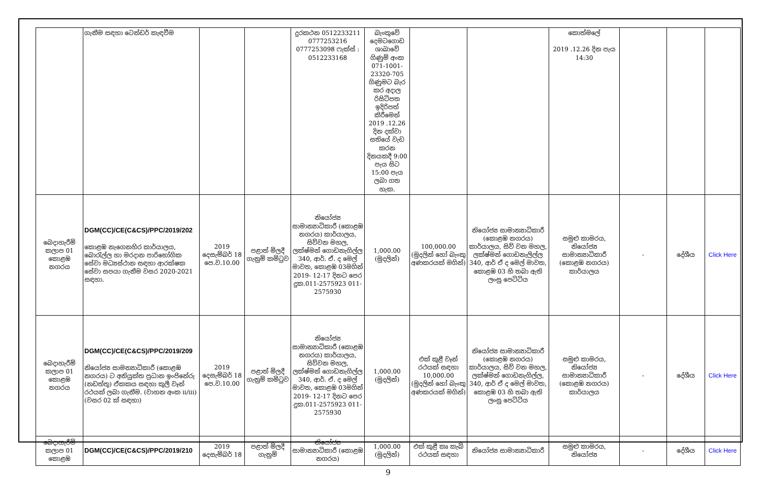| | ගැනීම සඳහා ටෙන්ඩර් කැඳවීම | | | දුරකථන 0512233211 0777253216 0777253098 ෆැක්ස් : 0512233168 | බැංකුවේ දෙමටගොඩ ශාඛාවේ ගිණුම් අංක 071-1001-23320-705 ගිණුමට බැර කර අදාල රිසිට්පත ඉදිරිපත් කිරීමෙන් 2019 .12.26 දින දක්වා සතියේ වැඩ කරන දිනයකදී 9:00 පැය සිට 15:00 පැය ලබා ගත හැක. | | | කොත්මලේ 2019 .12.26 දින පැය 14:30 | | | |
| බෙදාහැරීම් කලාප 01 කොළඹ නගරය | DGM(CC)/CE(C&CS)/PPC/2019/202 කොළඹ නැගෙනහිර කාර්යාලය, බොරැල්ල හා මරදාන පාරිභෝගික සේවා මධ්‍යස්ථාන සඳහා ආරක්ෂක සේවා සපයා ගැනීම වසර 2020-2021 සඳහා. | 2019 දෙසැම්බර් 18 පෙ.ව.10.00 | පළාත් මිලදී ගැනුම් කමිටුව | නියෝජ්‍ය සාමාන්‍යාධිකාරී (කොළඹ නගරය) කාර්යාලය, සිව්වන මහල, ලක්ෂ්මන් ගොඩනැගිල්ල 340, ආර්. ඒ. ද මෙල් මාවත, කොළඹ 03මගින් 2019- 12-17 දිනට පෙර දුක.011-2575923 011-2575930 | 1,000.00 (මුදලින්) | 100,000.00 (මුදලින් හෝ බැංකු අණකරයක් මගින්) | නියෝජ්‍ය සාමාන්‍යාධිකාරී (කොළඹ නගරය) කාර්යාලය, සිව් වන මහල, ලක්ෂ්මන් ගොඩනැලිල්ල 340, ආර් ඒ ද මෙල් මාවත, කොළඹ 03 හි තබා ඇති ලංසු පෙට්ටිය | සමුළු කාමරය, නියෝජ්‍ය සාමාන්‍යාධිකාරී (කොළඹ නගරය) කාර්යාලය | - | දේශීය | Click Here |
| බෙදාහැරීම් කලාප 01 කොළඹ නගරය | DGM(CC)/CE(C&CS)/PPC/2019/209 නියෝජ්‍ය සාමන්‍යාධිකාරී (කොළඹ නගරය) ට අනියුක්ත ප්‍රධාන ඉංජිනේරු (නඩත්තු) ඒකකය සඳහා කුලී වෑන් රථයක් ලබා ගැනීම. (වාහන අංක ii/iii) (වසර 02 ක් සඳහා) | 2019 දෙසැම්බර් 18 පෙ.ව.10.00 | පළාත් මිලදී ගැනුම් කමිටුව | නියෝජ්‍ය සාමාන්‍යාධිකාරී (කොළඹ නගරය) කාර්යාලය, සිව්වන මහල, ලක්ෂ්මන් ගොඩනැගිල්ල 340, ආර්. ඒ. ද මෙල් මාවත, කොළඹ 03මගින් 2019- 12-17 දිනට පෙර දුක.011-2575923 011-2575930 | 1,000.00 (මුදලින්) | එක් කුළී වෑන් රථයක් සඳහා 10,000.00 (මුදලින් හෝ බැංකු අණකරයක් මගින්) | නියෝජ්‍ය සාමාන්‍යාධිකාරී (කොළඹ නගරය) කාර්යාලය, සිව් වන මහල, ලක්ෂ්මන් ගොඩනැගිල්ල, 340, ආර් ඒ ද මෙල් මාවත, කොළඹ 03 හි තබා ඇති ලංසු පෙට්ටිය | සමුළු කාමරය, නියෝජ්‍ය සාමාන්‍යාධිකාරී (කොළඹ නගරය) කාර්යාලය | - | දේශීය | Click Here |
| බෙදාහැරීම් කලාප 01 කොළඹ | DGM(CC)/CE(C&CS)/PPC/2019/210 | 2019 දෙසැම්බර් 18 | පළාත් මිලදී ගැනුම් | නියෝජ්‍ය සාමාන්‍යාධිකාරී (කොළඹ නගරය) | 1,000.00 (මුදලින්) | එක් කුළී කෘ කැබ් රථයක් සඳහා | නියෝජ්‍ය සාමාන්‍යාධිකාරී | සමුළු කාමරය, නියෝජ්‍ය | - | දේශීය | Click Here |
9